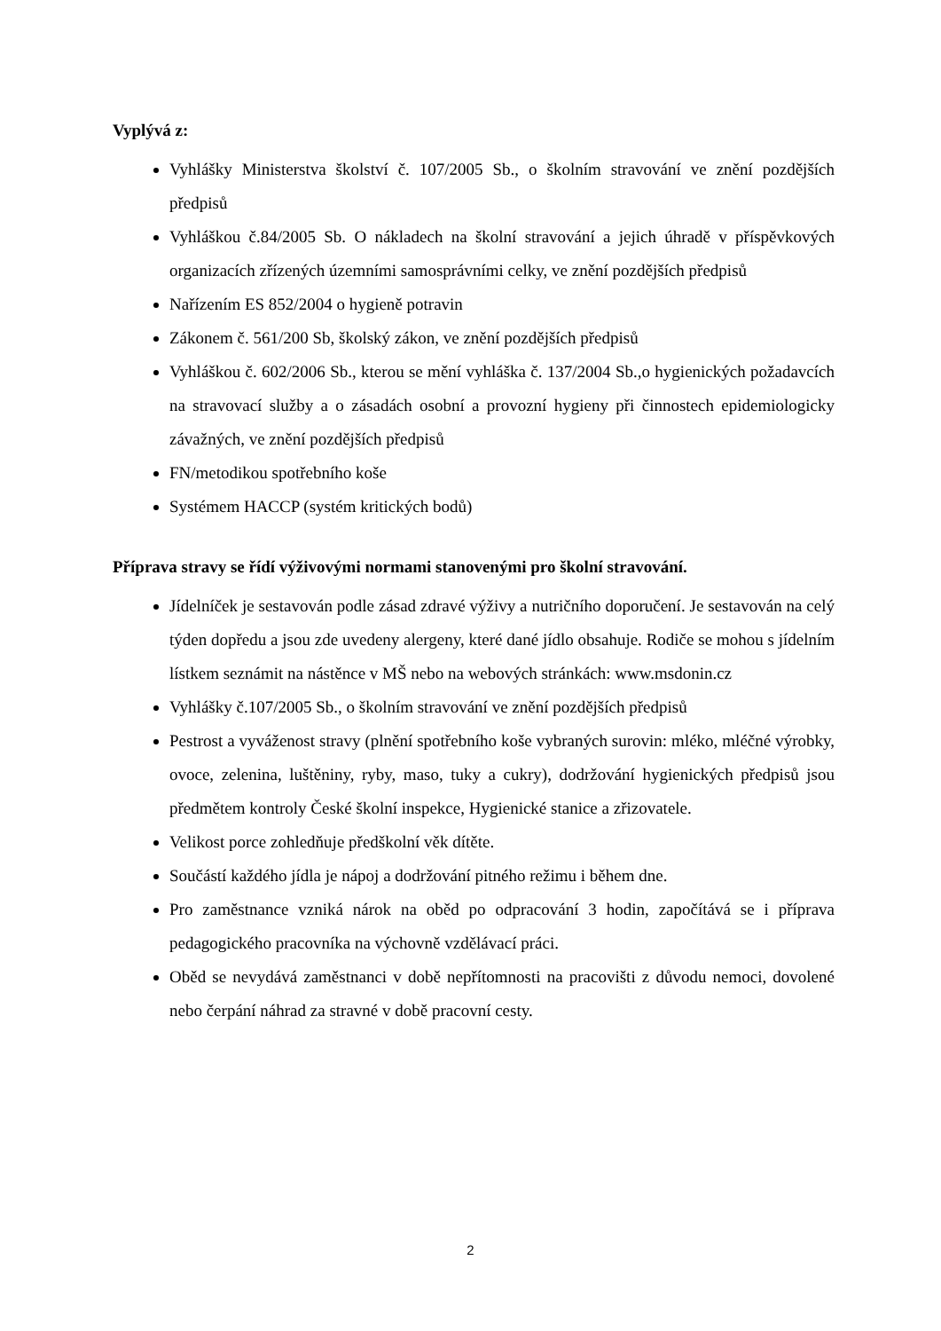Vyplývá z:
Vyhlášky Ministerstva školství č. 107/2005 Sb., o školním stravování ve znění pozdějších předpisů
Vyhláškou č.84/2005 Sb. O nákladech na školní stravování a jejich úhradě v příspěvkových organizacích zřízených územními samosprávními celky, ve znění pozdějších předpisů
Nařízením ES 852/2004 o hygieně potravin
Zákonem č. 561/200 Sb, školský zákon, ve znění pozdějších předpisů
Vyhláškou č. 602/2006 Sb., kterou se mění vyhláška č. 137/2004 Sb.,o hygienických požadavcích na stravovací služby a o zásadách osobní a provozní hygieny při činnostech epidemiologicky závažných, ve znění pozdějších předpisů
FN/metodikou spotřebního koše
Systémem HACCP (systém kritických bodů)
Příprava stravy se řídí výživovými normami stanovenými pro školní stravování.
Jídelníček je sestavován podle zásad zdravé výživy a nutričního doporučení. Je sestavován na celý týden dopředu a jsou zde uvedeny alergeny, které dané jídlo obsahuje. Rodiče se mohou s jídelním lístkem seznámit na nástěnce v MŠ nebo na webových stránkách: www.msdonin.cz
Vyhlášky č.107/2005 Sb., o školním stravování ve znění pozdějších předpisů
Pestrost a vyváženost stravy (plnění spotřebního koše vybraných surovin: mléko, mléčné výrobky, ovoce, zelenina, luštěniny, ryby, maso, tuky a cukry), dodržování hygienických předpisů jsou předmětem kontroly České školní inspekce, Hygienické stanice a zřizovatele.
Velikost porce zohledňuje předškolní věk dítěte.
Součástí každého jídla je nápoj a dodržování pitného režimu i během dne.
Pro zaměstnance vzniká nárok na oběd po odpracování 3 hodin, započítává se i příprava pedagogického pracovníka na výchovně vzdělávací práci.
Oběd se nevydává zaměstnanci v době nepřítomnosti na pracovišti z důvodu nemoci, dovolené nebo čerpání náhrad za stravné v době pracovní cesty.
2